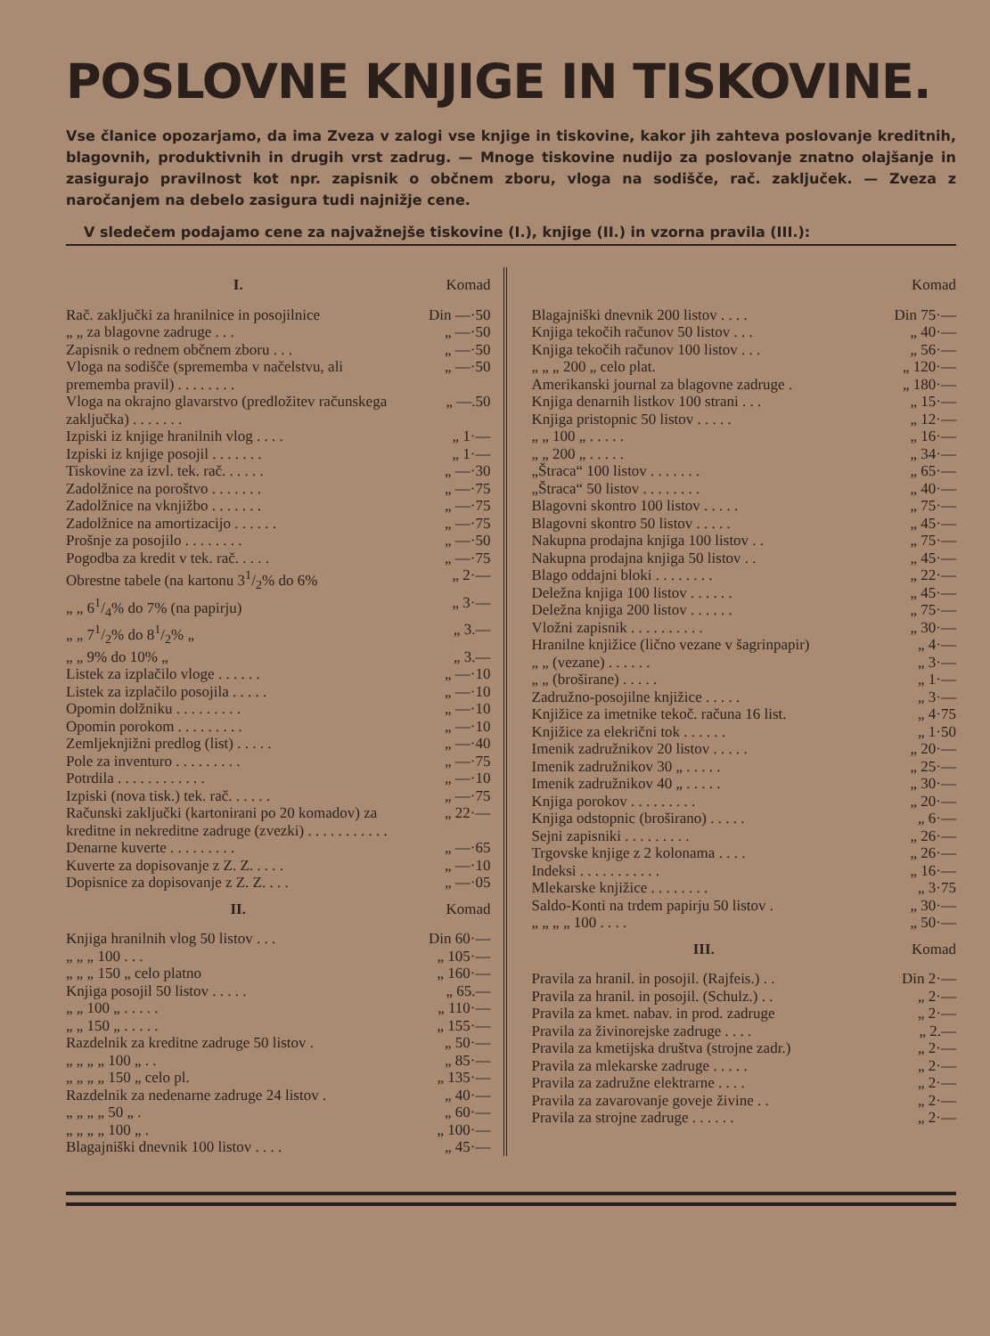POSLOVNE KNJIGE IN TISKOVINE.
Vse članice opozarjamo, da ima Zveza v zalogi vse knjige in tiskovine, kakor jih zahteva poslovanje kreditnih, blagovnih, produktivnih in drugih vrst zadrug. — Mnoge tiskovine nudijo za poslovanje znatno olajšanje in zasigurajo pravilnost kot npr. zapisnik o občnem zboru, vloga na sodišče, rač. zaključek. — Zveza z naročanjem na debelo zasigura tudi najnižje cene.
V sledečem podajamo cene za najvažnejše tiskovine (I.), knjige (II.) in vzorna pravila (III.):
| I. | Komad |
| --- | --- |
| Rač. zaključki za hranilnice in posojilnice | Din —·50 |
| „ „ za blagovne zadruge . . . | „ —·50 |
| Zapisnik o rednem občnem zboru . . . | „ —·50 |
| Vloga na sodišče (sprememba v načelstvu, ali prememba pravil) . . . . . . . . | „ —·50 |
| Vloga na okrajno glavarstvo (predložitev računskega zaključka) . . . . . . . | „ —.50 |
| Izpiski iz knjige hranilnih vlog . . . . | „ 1·— |
| Izpiski iz knjige posojil . . . . . . . | „ 1·— |
| Tiskovine za izvl. tek. rač. . . . . . | „ —·30 |
| Zadolžnice na poroštvo . . . . . . . | „ —·75 |
| Zadolžnice na vknjižbo . . . . . . . | „ —·75 |
| Zadolžnice na amortizacijo . . . . . . | „ —·75 |
| Prošnje za posojilo . . . . . . . . | „ —·50 |
| Pogodba za kredit v tek. rač. . . . . | „ —·75 |
| Obrestne tabele (na kartonu 31/2% do 6% | „ 2·— |
| „ „ 61/4% do 7% (na papirju) | „ 3·— |
| „ „ 71/2% do 81/2% „ | „ 3.— |
| „ „ 9% do 10% „ | „ 3.— |
| Listek za izplačilo vloge . . . . . . | „ —·10 |
| Listek za izplačilo posojila . . . . . | „ —·10 |
| Opomin dolžniku . . . . . . . . . | „ —·10 |
| Opomin porokom . . . . . . . . . | „ —·10 |
| Zemljeknjižni predlog (list) . . . . . | „ —·40 |
| Pole za inventuro . . . . . . . . . | „ —·75 |
| Potrdila . . . . . . . . . . . . | „ —·10 |
| Izpiski (nova tisk.) tek. rač. . . . . . | „ —·75 |
| Računski zaključki (kartonirani po 20 komadov) za kreditne in nekreditne zadruge (zvezki) . . . . . . . . . . . | „ 22·— |
| Denarne kuverte . . . . . . . . . | „ —·65 |
| Kuverte za dopisovanje z Z. Z. . . . . | „ —·10 |
| Dopisnice za dopisovanje z Z. Z. . . . | „ —·05 |
| II. | Komad |
| Knjiga hranilnih vlog 50 listov . . . | Din 60·— |
| „ „ „ 100 . . . | „ 105·— |
| „ „ „ 150 „ celo platno | „ 160·— |
| Knjiga posojil 50 listov . . . . . | „ 65.— |
| „ „ 100 „ . . . . . | „ 110·— |
| „ „ 150 „ . . . . . | „ 155·— |
| Razdelnik za kreditne zadruge 50 listov . | „ 50·— |
| „ „ „ „ 100 „ . . | „ 85·— |
| „ „ „ „ 150 „ celo pl. | „ 135·— |
| Razdelnik za nedenarne zadruge 24 listov . | „ 40·— |
| „ „ „ „ 50 „ . | „ 60·— |
| „ „ „ „ 100 „ . | „ 100·— |
| Blagajniški dnevnik 100 listov . . . . | „ 45·— |
| | Komad |
| --- | --- |
| Blagajniški dnevnik 200 listov . . . . | Din 75·— |
| Knjiga tekočih računov 50 listov . . . | „ 40·— |
| Knjiga tekočih računov 100 listov . . . | „ 56·— |
| „ „ „ 200 „ celo plat. | „ 120·— |
| Amerikanski journal za blagovne zadruge . | „ 180·— |
| Knjiga denarnih listkov 100 strani . . . | „ 15·— |
| Knjiga pristopnic 50 listov . . . . . | „ 12·— |
| „ „ 100 „ . . . . . | „ 16·— |
| „ „ 200 „ . . . . . | „ 34·— |
| „Štraca“ 100 listov . . . . . . . | „ 65·— |
| „Štraca“ 50 listov . . . . . . . . | „ 40·— |
| Blagovni skontro 100 listov . . . . . | „ 75·— |
| Blagovni skontro 50 listov . . . . . | „ 45·— |
| Nakupna prodajna knjiga 100 listov . . | „ 75·— |
| Nakupna prodajna knjiga 50 listov . . | „ 45·— |
| Blago oddajni bloki . . . . . . . . | „ 22·— |
| Deležna knjiga 100 listov . . . . . . | „ 45·— |
| Deležna knjiga 200 listov . . . . . . | „ 75·— |
| Vložni zapisnik . . . . . . . . . . | „ 30·— |
| Hranilne knjižice (lično vezane v šagrinpapir) | „ 4·— |
| „ „ (vezane) . . . . . . | „ 3·— |
| „ „ (broširane) . . . . . | „ 1·— |
| Zadružno-posojilne knjižice . . . . . | „ 3·— |
| Knjižice za imetnike tekoč. računa 16 list. | „ 4·75 |
| Knjižice za elekrični tok . . . . . . | „ 1·50 |
| Imenik zadružnikov 20 listov . . . . . | „ 20·— |
| Imenik zadružnikov 30 „ . . . . . | „ 25·— |
| Imenik zadružnikov 40 „ . . . . . | „ 30·— |
| Knjiga porokov . . . . . . . . . | „ 20·— |
| Knjiga odstopnic (broširano) . . . . . | „ 6·— |
| Sejni zapisniki . . . . . . . . . | „ 26·— |
| Trgovske knjige z 2 kolonama . . . . | „ 26·— |
| Indeksi . . . . . . . . . . . | „ 16·— |
| Mlekarske knjižice . . . . . . . . | „ 3·75 |
| Saldo-Konti na trdem papirju 50 listov . | „ 30·— |
| „ „ „ „ 100 . . . . | „ 50·— |
| III. | Komad |
| Pravila za hranil. in posojil. (Rajfeis.) . . | Din 2·— |
| Pravila za hranil. in posojil. (Schulz.) . . | „ 2·— |
| Pravila za kmet. nabav. in prod. zadruge | „ 2·— |
| Pravila za živinorejske zadruge . . . . | „ 2.— |
| Pravila za kmetijska društva (strojne zadr.) | „ 2·— |
| Pravila za mlekarske zadruge . . . . . | „ 2·— |
| Pravila za zadružne elektrarne . . . . | „ 2·— |
| Pravila za zavarovanje goveje živine . . | „ 2·— |
| Pravila za strojne zadruge . . . . . . | „ 2·— |